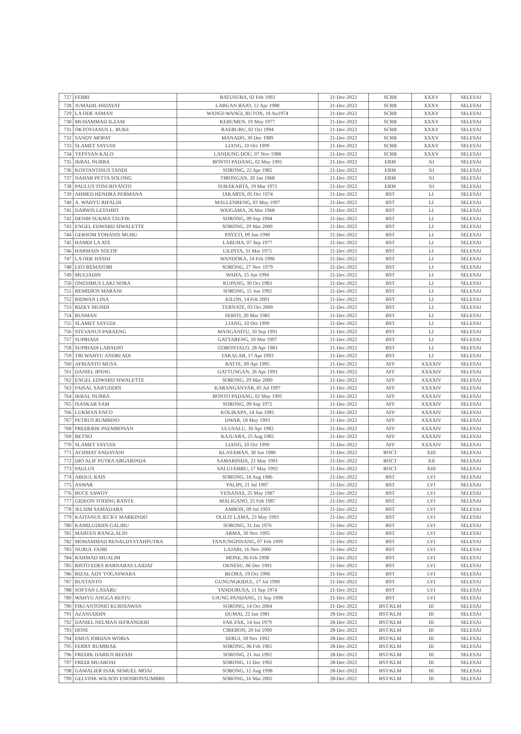| 727 | FEBRI | BATUSURA, 02 Feb 1993 | 21-Dec-2022 | SCRB | XXXV | SELESAI |
| 728 | JUMADIL HIDAYAT | LABUAN BAJO, 12 Apr 1988 | 21-Dec-2022 | SCRB | XXXV | SELESAI |
| 729 | LA ODE ASMAN | WANGI-WANGI, BUTON, 18 Au1974 | 21-Dec-2022 | SCRB | XXXV | SELESAI |
| 730 | MUHAMMAD ILZAM | KEBUMEN, 19 May 1977 | 21-Dec-2022 | SCRB | XXXV | SELESAI |
| 731 | OKTOVIANUS L. BUKE | RAEBURU, 02 Oct 1994 | 21-Dec-2022 | SCRB | XXXV | SELESAI |
| 732 | SANDY MOPAY | MANADO, 30 Dec 1989 | 21-Dec-2022 | SCRB | XXXV | SELESAI |
| 733 | SLAMET SAYUDI | LIANG, 10 Oct 1999 | 21-Dec-2022 | SCRB | XXXV | SELESAI |
| 734 | YEFSYAN KALO | LANDUNG DOU, 07 Nov 1988 | 21-Dec-2022 | SCRB | XXXV | SELESAI |
| 735 | IKBAL NURBA | BONTO PADANG, 02 May 1991 | 21-Dec-2022 | ERM | XI | SELESAI |
| 736 | KOSTANTINUS TANDI | SORONG, 22 Apr 1982 | 21-Dec-2022 | ERM | XI | SELESAI |
| 737 | NAHAR PETTA SOLONG | TIRONGAN, 20 Jan 1968 | 21-Dec-2022 | ERM | XI | SELESAI |
| 738 | PAULUS TONI RIYANTO | SURAKARTA, 19 Mar 1971 | 21-Dec-2022 | ERM | XI | SELESAI |
| 739 | AHMED HENDRA PERMANA | JAKARTA, 05 Oct 1974 | 21-Dec-2022 | BST | LI | SELESAI |
| 740 | A. WAHYU RIFALDI | MALLENRENG, 03 May 1997 | 21-Dec-2022 | BST | LI | SELESAI |
| 741 | DARWIS LETAHIIT | WAIGAMA, 26 Mar 1968 | 21-Dec-2022 | BST | LI | SELESAI |
| 742 | DENIH SUKMA TAUFIK | SORONG, 09 Sep 1994 | 21-Dec-2022 | BST | LI | SELESAI |
| 743 | ENGEL EDWARD SIWALETTE | SORONG, 29 Mar 2000 | 21-Dec-2022 | BST | LI | SELESAI |
| 744 | GERSOM YOHANIS MUHU | PAYETI, 09 Jun 1990 | 21-Dec-2022 | BST | LI | SELESAI |
| 745 | HAMDI LA ATE | LABUHA, 07 Sep 1977 | 21-Dec-2022 | BST | LI | SELESAI |
| 746 | HARMAIN SOLTIF | LILINTA, 31 Mar 1975 | 21-Dec-2022 | BST | LI | SELESAI |
| 747 | LA ODE HASNI | WANDOKA, 14 Feb 1996 | 21-Dec-2022 | BST | LI | SELESAI |
| 748 | LEO REMATOBI | SORONG, 27 Nov 1979 | 21-Dec-2022 | BST | LI | SELESAI |
| 749 | MULIADIN | WAHA, 15 Jun 1994 | 21-Dec-2022 | BST | LI | SELESAI |
| 750 | ONESIMUS LAKI NORA | KUPANG, 30 Oct 1983 | 21-Dec-2022 | BST | LI | SELESAI |
| 751 | REMIDIOS MARANI | SORONG, 15 Jun 1992 | 21-Dec-2022 | BST | LI | SELESAI |
| 752 | RIDWAN LINA | KILON, 14 Feb 2001 | 21-Dec-2022 | BST | LI | SELESAI |
| 753 | RIZKY MUHDI | TERNATE, 03 Oct 2000 | 21-Dec-2022 | BST | LI | SELESAI |
| 754 | RUSMAN | SERITI, 20 Mar 1985 | 21-Dec-2022 | BST | LI | SELESAI |
| 755 | SLAMET SAYUDI | LIANG, 10 Oct 1999 | 21-Dec-2022 | BST | LI | SELESAI |
| 756 | STEVANUS PARAENG | MANGANITU, 10 Sep 1991 | 21-Dec-2022 | BST | LI | SELESAI |
| 757 | SUPRIADI | GATTARENG, 10 Mar 1997 | 21-Dec-2022 | BST | LI | SELESAI |
| 758 | SUPRIADI LABADJO | GORONTALO, 28 Apr 1983 | 21-Dec-2022 | BST | LI | SELESAI |
| 759 | TRI WAHYU ANDRI ADI | TAKALAR, 17 Apr 1993 | 21-Dec-2022 | BST | LI | SELESAI |
| 760 | AFRIANTO MUSA | RATTE, 09 Apr 1995 | 21-Dec-2022 | AFF | XXXXIV | SELESAI |
| 761 | DANIEL IPANG | GATTUNGAN, 26 Apr 1993 | 21-Dec-2022 | AFF | XXXXIV | SELESAI |
| 762 | ENGEL EDWARD SIWALETTE | SORONG, 29 Mar 2000 | 21-Dec-2022 | AFF | XXXXIV | SELESAI |
| 763 | FAISAL SAIFUDDIN | KARANGANYAR, 05 Jul 1997 | 21-Dec-2022 | AFF | XXXXIV | SELESAI |
| 764 | IKBAL NURBA | BONTO PADANG, 02 May 1991 | 21-Dec-2022 | AFF | XXXXIV | SELESAI |
| 765 | ISASKAR SAM | SORONG, 09 Sep 1972 | 21-Dec-2022 | AFF | XXXXIV | SELESAI |
| 766 | LUKMAN ENCO | KOLIKAPA, 14 Jun 1981 | 21-Dec-2022 | AFF | XXXXIV | SELESAI |
| 767 | PETRUS RUMBINO | DWAR, 18 May 1993 | 21-Dec-2022 | AFF | XXXXIV | SELESAI |
| 768 | PREDERIK PAEMBONAN | ULUSALU, 30 Apr 1982 | 21-Dec-2022 | AFF | XXXXIV | SELESAI |
| 769 | RETNO | KAJUARA, 25 Aug 1982 | 21-Dec-2022 | AFF | XXXXIV | SELESAI |
| 770 | SLAMET SAYUDI | LIANG, 10 Oct 1999 | 21-Dec-2022 | AFF | XXXXIV | SELESAI |
| 771 | ACHMAT ANDAYANI | KLASAMAN, 30 Jun 1980 | 21-Dec-2022 | BOCT | XIII | SELESAI |
| 772 | DIO ALIF PUTRA ARGARINDA | SAMARINDA, 21 May 1991 | 21-Dec-2022 | BOCT | XII | SELESAI |
| 773 | PAULUS | SALUJAMBU, 17 May 1992 | 21-Dec-2022 | BOCT | XIII | SELESAI |
| 774 | ABDUL RAIS | SORONG, 18 Aug 1986 | 21-Dec-2022 | BST | LVI | SELESAI |
| 775 | ASWAR | PALIPI, 21 Jul 1997 | 21-Dec-2022 | BST | LVI | SELESAI |
| 776 | BUCE SAWOY | YENANAS, 25 May 1987 | 21-Dec-2022 | BST | LVI | SELESAI |
| 777 | GIDEON TODING RANTE | MALIGANO, 25 Feb 1987 | 21-Dec-2022 | BST | LVI | SELESAI |
| 778 | JELSIM SAMADARA | AMBON, 09 Jul 1993 | 21-Dec-2022 | BST | LVI | SELESAI |
| 779 | KAITANUS JECKY MARKINDO | OLILIT LAMA, 23 May 1993 | 21-Dec-2022 | BST | LVI | SELESAI |
| 780 | KAMILUDDIN GALIRU | SORONG, 31 Jan 1976 | 21-Dec-2022 | BST | LVI | SELESAI |
| 781 | MARTEN RANGLALIN | ARMA, 30 Nov 1995 | 21-Dec-2022 | BST | LVI | SELESAI |
| 782 | MOHAMMAD RENALDYSYAHPUTRA | TANJUNGPINANG, 07 Feb 1999 | 21-Dec-2022 | BST | LVI | SELESAI |
| 783 | NURUL FAJRI | LAJARI, 16 Nov 2000 | 21-Dec-2022 | BST | LVI | SELESAI |
| 784 | RAHMAD MUALIM | MONE, 06 Feb 1998 | 21-Dec-2022 | BST | LVI | SELESAI |
| 785 | RISTO EDES BARNABAS LAIDAT | OENESU, 06 Dec 1991 | 21-Dec-2022 | BST | LVI | SELESAI |
| 786 | RIZAL ADY YOGASWARA | BLORA, 19 Oct 1996 | 21-Dec-2022 | BST | LVI | SELESAI |
| 787 | RUSTANTO | GUNUNGKIDUL, 17 Jul 1990 | 21-Dec-2022 | BST | LVI | SELESAI |
| 788 | SOFYAN LASARU | TANDURUSA, 11 Sep 1974 | 21-Dec-2022 | BST | LVI | SELESAI |
| 789 | WAHYU ANGGA RESTU | UJUNG PANDANG, 11 Sep 1998 | 21-Dec-2022 | BST | LVI | SELESAI |
| 790 | FIKI ANTONIO KURNIAWAN | SORONG, 14 Oct 2004 | 21-Dec-2022 | BST/KLM | III | SELESAI |
| 791 | AZANUDDIN | DUMAI, 22 Jan 1981 | 28-Dec-2022 | BST/KLM | III | SELESAI |
| 792 | DANIEL NELMAN JEFRANDERI | FAK FAK, 14 Jun 1979 | 28-Dec-2022 | BST/KLM | III | SELESAI |
| 793 | DONI | CIREBON, 20 Jul 1990 | 28-Dec-2022 | BST/KLM | III | SELESAI |
| 794 | EMUS JORDAN WORIA | SERUI, 18 Nov 1992 | 28-Dec-2022 | BST/KLM | III | SELESAI |
| 795 | FERRY RUMBIAK | SORONG, 06 Feb 1965 | 28-Dec-2022 | BST/KLM | III | SELESAI |
| 796 | FREDIK DARIUS REFASI | SORONG, 21 Jun 1992 | 28-Dec-2022 | BST/KLM | III | SELESAI |
| 797 | FREDI MUABOAI | SORONG, 11 Dec 1992 | 28-Dec-2022 | BST/KLM | III | SELESAI |
| 798 | GAMALIER ISAK SEMUEL MOAI | SORONG, 12 Aug 1998 | 28-Dec-2022 | BST/KLM | III | SELESAI |
| 799 | GELVINK WILSON ENOSRONSUMBRE | SORONG, 16 Mar 2002 | 28-Dec-2022 | BST/KLM | III | SELESAI |